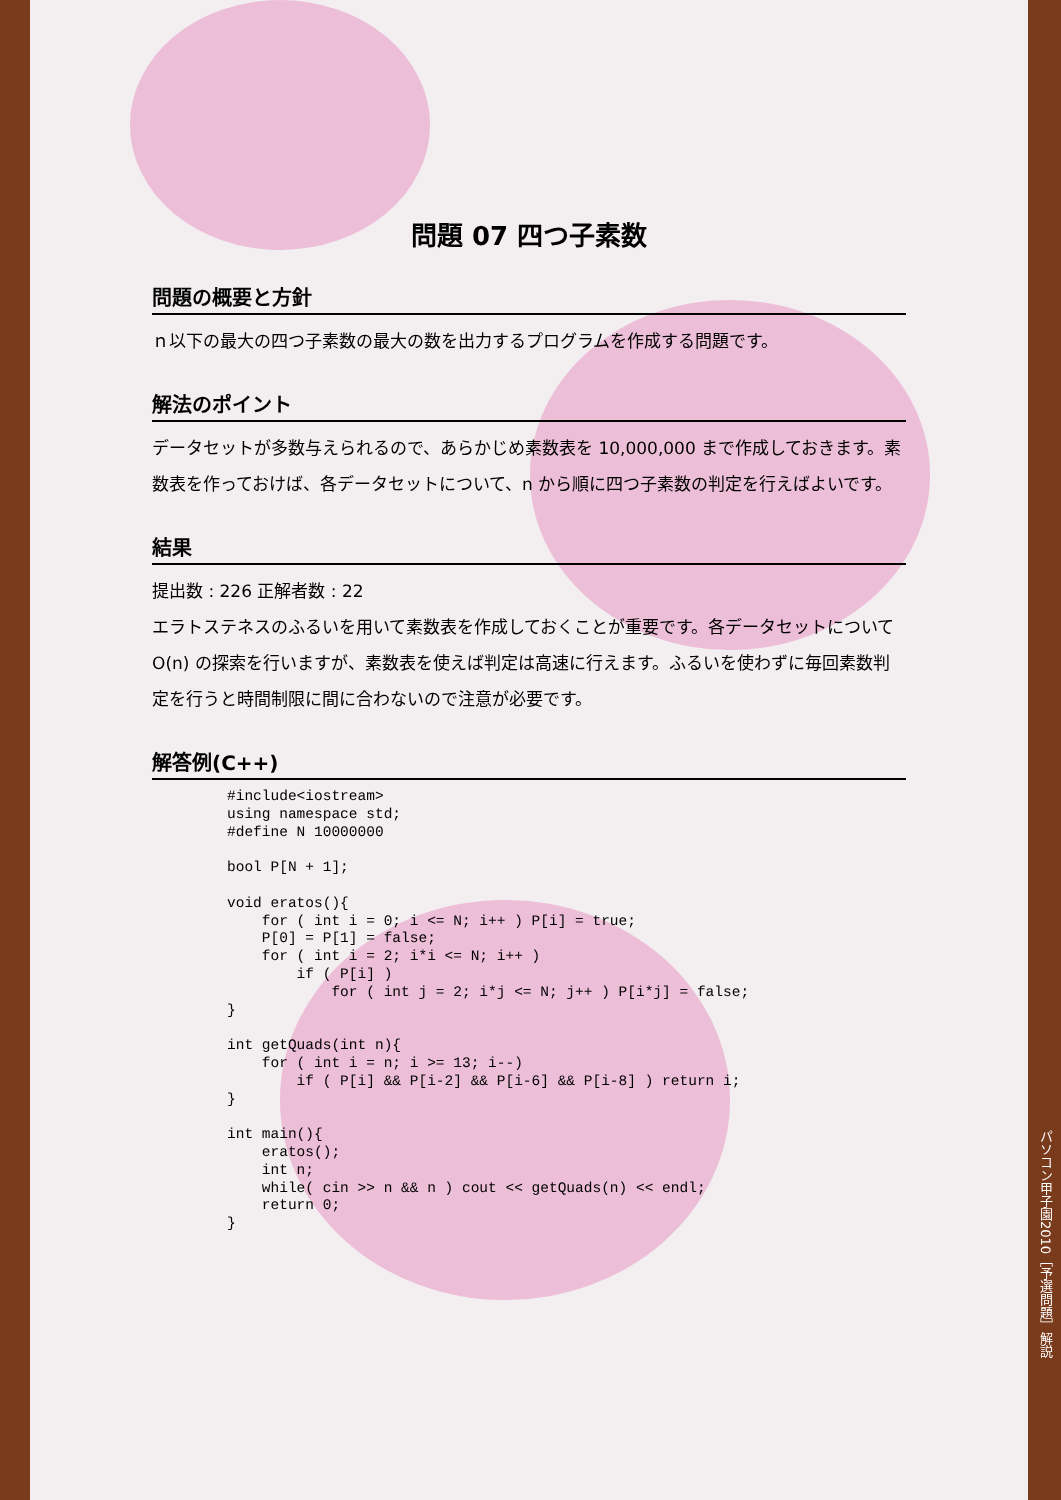問題 07 四つ子素数
問題の概要と方針
ｎ以下の最大の四つ子素数の最大の数を出力するプログラムを作成する問題です。
解法のポイント
データセットが多数与えられるので、あらかじめ素数表を 10,000,000 まで作成しておきます。素数表を作っておけば、各データセットについて、n から順に四つ子素数の判定を行えばよいです。
結果
提出数 : 226 正解者数 : 22
エラトステネスのふるいを用いて素数表を作成しておくことが重要です。各データセットについて O(n) の探索を行いますが、素数表を使えば判定は高速に行えます。ふるいを使わずに毎回素数判定を行うと時間制限に間に合わないので注意が必要です。
解答例(C++)
#include<iostream>
using namespace std;
#define N 10000000

bool P[N + 1];

void eratos(){
    for ( int i = 0; i <= N; i++ ) P[i] = true;
    P[0] = P[1] = false;
    for ( int i = 2; i*i <= N; i++ )
        if ( P[i] )
            for ( int j = 2; i*j <= N; j++ ) P[i*j] = false;
}

int getQuads(int n){
    for ( int i = n; i >= 13; i--)
        if ( P[i] && P[i-2] && P[i-6] && P[i-8] ) return i;
}

int main(){
    eratos();
    int n;
    while( cin >> n && n ) cout << getQuads(n) << endl;
    return 0;
}
パソコン甲子園2010［予選問題］解説